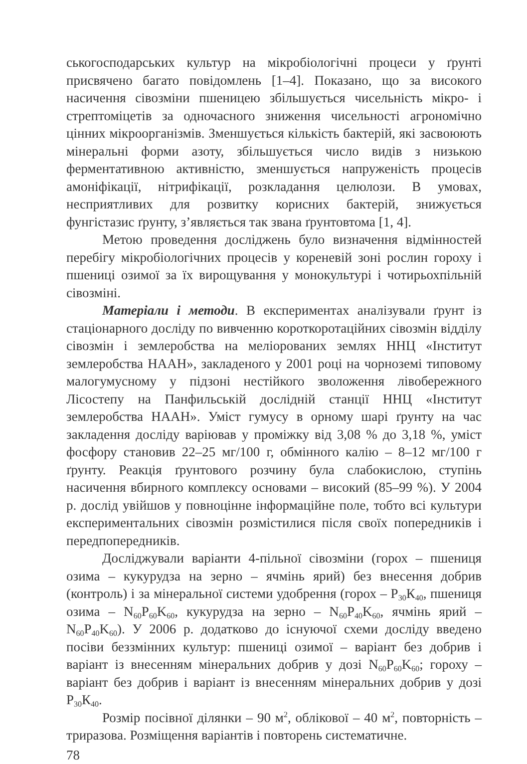ськогосподарських культур на мікробіологічні процеси у ґрунті присвячено багато повідомлень [1–4]. Показано, що за високого насичення сівозміни пшеницею збільшується чисельність мікро- і стрептоміцетів за одночасного зниження чисельності агрономічно цінних мікроорганізмів. Зменшується кількість бактерій, які засвоюють мінеральні форми азоту, збільшується число видів з низькою ферментативною активністю, зменшується напруженість процесів амоніфікації, нітрифікації, розкладання целюлози. В умовах, несприятливих для розвитку корисних бактерій, знижується фунгістазис ґрунту, з’являється так звана ґрунтовтома [1, 4].
Метою проведення досліджень було визначення відмінностей перебігу мікробіологічних процесів у кореневій зоні рослин гороху і пшениці озимої за їх вирощування у монокультурі і чотирьохпільній сівозміні.
Матеріали і методи. В експериментах аналізували ґрунт із стаціонарного досліду по вивченню короткоротаційних сівозмін відділу сівозмін і землеробства на меліорованих землях ННЦ «Інститут землеробства НААН», закладеного у 2001 році на чорноземі типовому малогумусному у підзоні нестійкого зволоження лівобережного Лісостепу на Панфильській дослідній станції ННЦ «Інститут землеробства НААН». Уміст гумусу в орному шарі ґрунту на час закладення досліду варіював у проміжку від 3,08 % до 3,18 %, уміст фосфору становив 22–25 мг/100 г, обмінного калію – 8–12 мг/100 г ґрунту. Реакція ґрунтового розчину була слабокислою, ступінь насичення вбирного комплексу основами – високий (85–99 %). У 2004 р. дослід увійшов у повноцінне інформаційне поле, тобто всі культури експериментальних сівозмін розмістилися після своїх попередників і передпопередників.
Досліджували варіанти 4-пільної сівозміни (горох – пшениця озима – кукурудза на зерно – ячмінь ярий) без внесення добрив (контроль) і за мінеральної системи удобрення (горох – Р<sub>30</sub>К<sub>40</sub>, пшениця озима – N<sub>60</sub>P<sub>60</sub>K<sub>60</sub>, кукурудза на зерно – N<sub>60</sub>P<sub>40</sub>K<sub>60</sub>, ячмінь ярий – N<sub>60</sub>P<sub>40</sub>K<sub>60</sub>). У 2006 р. додатково до існуючої схеми досліду введено посіви беззмінних культур: пшениці озимої – варіант без добрив і варіант із внесенням мінеральних добрив у дозі N<sub>60</sub>P<sub>60</sub>K<sub>60</sub>; гороху – варіант без добрив і варіант із внесенням мінеральних добрив у дозі Р<sub>30</sub>К<sub>40</sub>.
Розмір посівної ділянки – 90 м<sup>2</sup>, облікової – 40 м<sup>2</sup>, повторність – триразова. Розміщення варіантів і повторень систематичне.
78